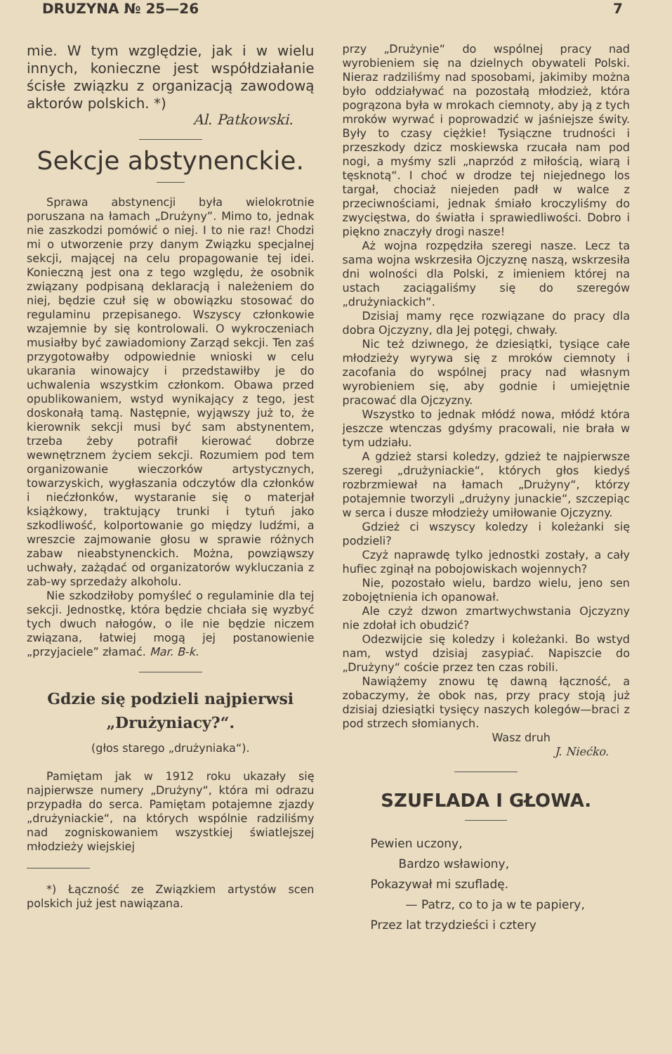DRUZYNA № 25—26 7
mie. W tym względzie, jak i w wielu innych, konieczne jest współdziałanie ścisłe związku z organizacją zawodową aktorów polskich. *)
Al. Patkowski.
Sekcje abstynenckie.
Sprawa abstynencji była wielokrotnie poruszana na łamach „Drużyny”. Mimo to, jednak nie zaszkodzi pomówić o niej. I to nie raz! Chodzi mi o utworzenie przy danym Związku specjalnej sekcji, mającej na celu propagowanie tej idei. Konieczną jest ona z tego względu, że osobnik związany podpisaną deklaracją i należeniem do niej, będzie czuł się w obowiązku stosować do regulaminu przepisanego. Wszyscy członkowie wzajemnie by się kontrolowali. O wykroczeniach musiałby być zawiadomiony Zarząd sekcji. Ten zaś przygotowałby odpowiednie wnioski w celu ukarania winowajcy i przedstawiłby je do uchwalenia wszystkim członkom. Obawa przed opublikowaniem, wstyd wynikający z tego, jest doskonałą tamą. Następnie, wyjąwszy już to, że kierownik sekcji musi być sam abstynentem, trzeba żeby potrafił kierować dobrze wewnętrznem życiem sekcji. Rozumiem pod tem organizowanie wieczorków artystycznych, towarzyskich, wygłaszania odczytów dla członków i niećzłonków, wystaranie się o materjał książkowy, traktujący trunki i tytuń jako szkodliwość, kolportowanie go między ludźmi, a wreszcie zajmowanie głosu w sprawie różnych zabaw nieabstynenckich. Można, powziąwszy uchwały, zażądać od organizatorów wykluczania z zab-wy sprzedaży alkoholu.
Nie szkodziłoby pomyśleć o regulaminie dla tej sekcji. Jednostkę, która będzie chciała się wyzbyć tych dwuch nałogów, o ile nie będzie niczem związana, łatwiej mogą jej postanowienie „przyjaciele” złamać. Mar. B-k.
Gdzie się podzieli najpierwsi „Drużyniacy?“.
(głos starego „drużyniaka“).
Pamiętam jak w 1912 roku ukazały się najpierwsze numery „Drużyny“, która mi odrazu przypadła do serca. Pamiętam potajemne zjazdy „drużyniackie“, na których wspólnie radziliśmy nad zogniskowaniem wszystkiej światlejszej młodzieży wiejskiej
*) Łączność ze Związkiem artystów scen polskich już jest nawiązana.
przy „Drużynie“ do wspólnej pracy nad wyrobieniem się na dzielnych obywateli Polski. Nieraz radziliśmy nad sposobami, jakimiby można było oddziaływać na pozostałą młodzież, która pogrązona była w mrokach ciemnoty, aby ją z tych mroków wyrwać i poprowadzić w jaśniejsze świty. Były to czasy ciężkie! Tysiączne trudności i przeszkody dzicz moskiewska rzucała nam pod nogi, a myśmy szli „naprzód z miłością, wiarą i tęsknotą“. I choć w drodze tej niejednego los targał, chociaż niejeden padł w walce z przeciwnościami, jednak śmiało kroczyliśmy do zwycięstwa, do światła i sprawiedliwości. Dobro i piękno znaczyły drogi nasze!
Aż wojna rozpędziła szeregi nasze. Lecz ta sama wojna wskrzesiła Ojczyznę naszą, wskrzesiła dni wolności dla Polski, z imieniem której na ustach zaciągaliśmy się do szeregów „drużyniackich“.
Dzisiaj mamy ręce rozwiązane do pracy dla dobra Ojczyzny, dla Jej potęgi, chwały.
Nic też dziwnego, że dziesiątki, tysiące całe młodzieży wyrywa się z mroków ciemnoty i zacofania do wspólnej pracy nad własnym wyrobieniem się, aby godnie i umiejętnie pracować dla Ojczyzny.
Wszystko to jednak młódź nowa, młódź która jeszcze wtenczas gdyśmy pracowali, nie brała w tym udziału.
A gdzież starsi koledzy, gdzież te najpierwsze szeregi „drużyniackie“, których głos kiedyś rozbrzmiewał na łamach „Drużyny“, którzy potajemnie tworzyli „drużyny junackie“, szczepiąc w serca i dusze młodzieży umiłowanie Ojczyzny.
Gdzież ci wszyscy koledzy i koleżanki się podzieli?
Czyż naprawdę tylko jednostki zostały, a cały hufiec zginął na pobojowiskach wojennych?
Nie, pozostało wielu, bardzo wielu, jeno sen zobojętnienia ich opanował.
Ale czyż dzwon zmartwychwstania Ojczyzny nie zdołał ich obudzić?
Odezwijcie się koledzy i koleżanki. Bo wstyd nam, wstyd dzisiaj zasypiać. Napiszcie do „Drużyny“ coście przez ten czas robili.
Nawiążemy znowu tę dawną łączność, a zobaczymy, że obok nas, przy pracy stoją już dzisiaj dziesiątki tysięcy naszych kolegów—braci z pod strzech słomianych.
Wasz druh
J. Niećko.
SZUFLADA I GŁOWA.
Pewien uczony,
Bardzo wsławiony,
Pokazywał mi szufladę.
— Patrz, co to ja w te papiery,
Przez lat trzydzieści i cztery